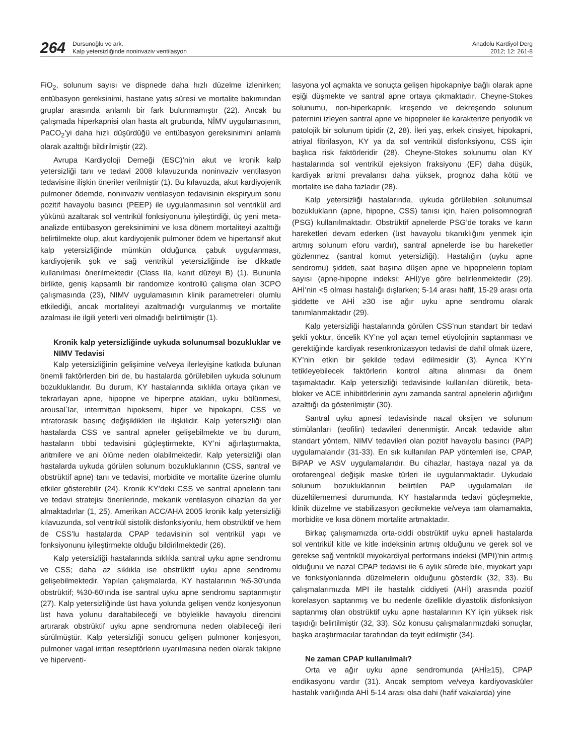264
Dursunoğlu ve ark.
Kalp yetersizliğinde noninvaziv ventilasyon
Anadolu Kardiyol Derg
2012; 12: 261-8
FiO<sub>2</sub>, solunum sayısı ve dispnede daha hızlı düzelme izlenirken; entübasyon gereksinimi, hastane yatış süresi ve mortalite bakımından gruplar arasında anlamlı bir fark bulunmamıştır (22). Ancak bu çalışmada hiperkapnisi olan hasta alt grubunda, NİMV uygulamasının, PaCO<sub>2</sub>’yi daha hızlı düşürdüğü ve entübasyon gereksinimini anlamlı olarak azalttığı bildirilmiştir (22).
Avrupa Kardiyoloji Derneği (ESC)’nin akut ve kronik kalp yetersizliği tanı ve tedavi 2008 kılavuzunda noninvaziv ventilasyon tedavisine ilişkin öneriler verilmiştir (1). Bu kılavuzda, akut kardiyojenik pulmoner ödemde, noninvaziv ventilasyon tedavisinin ekspiryum sonu pozitif havayolu basıncı (PEEP) ile uygulanmasının sol ventrikül ard yükünü azaltarak sol ventrikül fonksiyonunu iyileştirdiği, üç yeni meta-analizde entübasyon gereksinimini ve kısa dönem mortaliteyi azalttığı belirtilmekte olup, akut kardiyojenik pulmoner ödem ve hipertansif akut kalp yetersizliğinde mümkün olduğunca çabuk uygulanması, kardiyojenik şok ve sağ ventrikül yetersizliğinde ise dikkatle kullanılması önerilmektedir (Class IIa, kanıt düzeyi B) (1). Bununla birlikte, geniş kapsamlı bir randomize kontrollü çalışma olan 3CPO çalışmasında (23), NIMV uygulamasının klinik parametreleri olumlu etkilediği, ancak mortaliteyi azaltmadığı vurgulanmış ve mortalite azalması ile ilgili yeterli veri olmadığı belirtilmiştir (1).
Kronik kalp yetersizliğinde uykuda solunumsal bozukluklar ve NIMV Tedavisi
Kalp yetersizliğinin gelişimine ve/veya ilerleyişine katkıda bulunan önemli faktörlerden biri de, bu hastalarda görülebilen uykuda solunum bozukluklarıdır. Bu durum, KY hastalarında sıklıkla ortaya çıkan ve tekrarlayan apne, hipopne ve hiperpne atakları, uyku bölünmesi, arousal`lar, intermittan hipoksemi, hiper ve hipokapni, CSS ve intratorasik basınç değişiklikleri ile ilişkilidir. Kalp yetersizliği olan hastalarda CSS ve santral apneler gelişebilmekte ve bu durum, hastaların tıbbi tedavisini güçleştirmekte, KY’ni ağırlaştırmakta, aritmilere ve ani ölüme neden olabilmektedir. Kalp yetersizliği olan hastalarda uykuda görülen solunum bozukluklarının (CSS, santral ve obstrüktif apne) tanı ve tedavisi, morbidite ve mortalite üzerine olumlu etkiler gösterebilir (24). Kronik KY’deki CSS ve santral apnelerin tanı ve tedavi stratejisi önerilerinde, mekanik ventilasyon cihazları da yer almaktadırlar (1, 25). Amerikan ACC/AHA 2005 kronik kalp yetersizliği kılavuzunda, sol ventrikül sistolik disfonksiyonlu, hem obstrüktif ve hem de CSS’lu hastalarda CPAP tedavisinin sol ventrikül yapı ve fonksiyonunu iyileştirmekte olduğu bildirilmektedir (26).
Kalp yetersizliği hastalarında sıklıkla santral uyku apne sendromu ve CSS; daha az sıklıkla ise obstrüktif uyku apne sendromu gelişebilmektedir. Yapılan çalışmalarda, KY hastalarının %5-30’unda obstrüktif; %30-60’ında ise santral uyku apne sendromu saptanmıştır (27). Kalp yetersizliğinde üst hava yolunda gelişen venöz konjesyonun üst hava yolunu daraltabileceği ve böylelikle havayolu direncini artırarak obstrüktif uyku apne sendromuna neden olabileceği ileri sürülmüştür. Kalp yetersizliği sonucu gelişen pulmoner konjesyon, pulmoner vagal irritan reseptörlerin uyarılmasına neden olarak takipne ve hiperventi-
lasyona yol açmakta ve sonuçta gelişen hipokapniye bağlı olarak apne eşiği düşmekte ve santral apne ortaya çıkmaktadır. Cheyne-Stokes solunumu, non-hiperkapnik, kreşendo ve dekreşendo solunum paternini izleyen santral apne ve hipopneler ile karakterize periyodik ve patolojik bir solunum tipidir (2, 28). İleri yaş, erkek cinsiyet, hipokapni, atriyal fibrilasyon, KY ya da sol ventrikül disfonksiyonu, CSS için başlıca risk faktörleridir (28). Cheyne-Stokes solunumu olan KY hastalarında sol ventrikül ejeksiyon fraksiyonu (EF) daha düşük, kardiyak aritmi prevalansı daha yüksek, prognoz daha kötü ve mortalite ise daha fazladır (28).
Kalp yetersizliği hastalarında, uykuda görülebilen solunumsal bozuklukların (apne, hipopne, CSS) tanısı için, halen polisomnografi (PSG) kullanılmaktadır. Obstrüktif apnelerde PSG’de toraks ve karın hareketleri devam ederken (üst havayolu tıkanıklığını yenmek için artmış solunum eforu vardır), santral apnelerde ise bu hareketler gözlenmez (santral komut yetersizliği). Hastalığın (uyku apne sendromu) şiddeti, saat başına düşen apne ve hipopnelerin toplam sayısı (apne-hipopne indeksi: AHİ)’ye göre belirlenmektedir (29). AHİ’nin <5 olması hastalığı dışlarken; 5-14 arası hafif, 15-29 arası orta şiddette ve AHİ ≥30 ise ağır uyku apne sendromu olarak tanımlanmaktadır (29).
Kalp yetersizliği hastalarında görülen CSS’nun standart bir tedavi şekli yoktur, öncelik KY’ne yol açan temel etiyolojinin saptanması ve gerektiğinde kardiyak resenkronizasyon tedavisi de dahil olmak üzere, KY’nin etkin bir şekilde tedavi edilmesidir (3). Ayrıca KY’ni tetikleyebilecek faktörlerin kontrol altına alınması da önem taşımaktadır. Kalp yetersizliği tedavisinde kullanılan diüretik, beta-bloker ve ACE inhibitörlerinin aynı zamanda santral apnelerin ağırlığını azalttığı da gösterilmiştir (30).
Santral uyku apnesi tedavisinde nazal oksijen ve solunum stimülanları (teofilin) tedavileri denenmiştir. Ancak tedavide altın standart yöntem, NIMV tedavileri olan pozitif havayolu basıncı (PAP) uygulamalarıdır (31-33). En sık kullanılan PAP yöntemleri ise, CPAP, BiPAP ve ASV uygulamalarıdır. Bu cihazlar, hastaya nazal ya da orofarengeal değişik maske türleri ile uygulanmaktadır. Uykudaki solunum bozukluklarının belirtilen PAP uygulamaları ile düzeltilememesi durumunda, KY hastalarında tedavi güçleşmekte, klinik düzelme ve stabilizasyon gecikmekte ve/veya tam olamamakta, morbidite ve kısa dönem mortalite artmaktadır.
Birkaç çalışmamızda orta-ciddi obstrüktif uyku apneli hastalarda sol ventrikül kitle ve kitle indeksinin artmış olduğunu ve gerek sol ve gerekse sağ ventrikül miyokardiyal performans indeksi (MPI)’nin artmış olduğunu ve nazal CPAP tedavisi ile 6 aylık sürede bile, miyokart yapı ve fonksiyonlarında düzelmelerin olduğunu gösterdik (32, 33). Bu çalışmalarımızda MPI ile hastalık ciddiyeti (AHİ) arasında pozitif korelasyon saptanmış ve bu nedenle özellikle diyastolik disfonksiyon saptanmış olan obstrüktif uyku apne hastalarının KY için yüksek risk taşıdığı belirtilmiştir (32, 33). Söz konusu çalışmalarımızdaki sonuçlar, başka araştırmacılar tarafından da teyit edilmiştir (34).
Ne zaman CPAP kullanılmalı?
Orta ve ağır uyku apne sendromunda (AHİ≥15), CPAP endikasyonu vardır (31). Ancak semptom ve/veya kardiyovasküler hastalık varlığında AHİ 5-14 arası olsa dahi (hafif vakalarda) yine